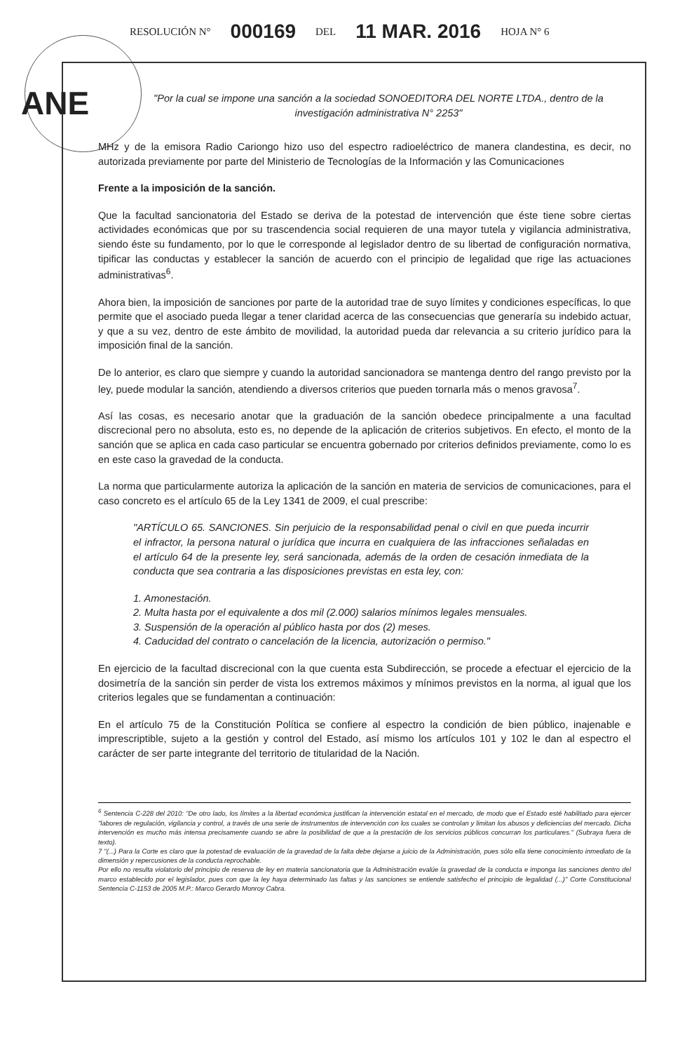RESOLUCIÓN N° 000169 DEL 11 MAR. 2016 HOJA N° 6
ANE
"Por la cual se impone una sanción a la sociedad SONOEDITORA DEL NORTE LTDA., dentro de la investigación administrativa N° 2253"
MHz y de la emisora Radio Cariongo hizo uso del espectro radioeléctrico de manera clandestina, es decir, no autorizada previamente por parte del Ministerio de Tecnologías de la Información y las Comunicaciones
Frente a la imposición de la sanción.
Que la facultad sancionatoria del Estado se deriva de la potestad de intervención que éste tiene sobre ciertas actividades económicas que por su trascendencia social requieren de una mayor tutela y vigilancia administrativa, siendo éste su fundamento, por lo que le corresponde al legislador dentro de su libertad de configuración normativa, tipificar las conductas y establecer la sanción de acuerdo con el principio de legalidad que rige las actuaciones administrativas<sup>6</sup>.
Ahora bien, la imposición de sanciones por parte de la autoridad trae de suyo límites y condiciones específicas, lo que permite que el asociado pueda llegar a tener claridad acerca de las consecuencias que generaría su indebido actuar, y que a su vez, dentro de este ámbito de movilidad, la autoridad pueda dar relevancia a su criterio jurídico para la imposición final de la sanción.
De lo anterior, es claro que siempre y cuando la autoridad sancionadora se mantenga dentro del rango previsto por la ley, puede modular la sanción, atendiendo a diversos criterios que pueden tornarla más o menos gravosa<sup>7</sup>.
Así las cosas, es necesario anotar que la graduación de la sanción obedece principalmente a una facultad discrecional pero no absoluta, esto es, no depende de la aplicación de criterios subjetivos. En efecto, el monto de la sanción que se aplica en cada caso particular se encuentra gobernado por criterios definidos previamente, como lo es en este caso la gravedad de la conducta.
La norma que particularmente autoriza la aplicación de la sanción en materia de servicios de comunicaciones, para el caso concreto es el artículo 65 de la Ley 1341 de 2009, el cual prescribe:
"ARTÍCULO 65. SANCIONES. Sin perjuicio de la responsabilidad penal o civil en que pueda incurrir el infractor, la persona natural o jurídica que incurra en cualquiera de las infracciones señaladas en el artículo 64 de la presente ley, será sancionada, además de la orden de cesación inmediata de la conducta que sea contraria a las disposiciones previstas en esta ley, con:
1. Amonestación.
2. Multa hasta por el equivalente a dos mil (2.000) salarios mínimos legales mensuales.
3. Suspensión de la operación al público hasta por dos (2) meses.
4. Caducidad del contrato o cancelación de la licencia, autorización o permiso."
En ejercicio de la facultad discrecional con la que cuenta esta Subdirección, se procede a efectuar el ejercicio de la dosimetría de la sanción sin perder de vista los extremos máximos y mínimos previstos en la norma, al igual que los criterios legales que se fundamentan a continuación:
En el artículo 75 de la Constitución Política se confiere al espectro la condición de bien público, inajenable e imprescriptible, sujeto a la gestión y control del Estado, así mismo los artículos 101 y 102 le dan al espectro el carácter de ser parte integrante del territorio de titularidad de la Nación.
<sup>6</sup> Sentencia C-228 del 2010: "De otro lado, los límites a la libertad económica justifican la intervención estatal en el mercado, de modo que el Estado esté habilitado para ejercer "labores de regulación, vigilancia y control, a través de una serie de instrumentos de intervención con los cuales se controlan y limitan los abusos y deficiencias del mercado. Dicha intervención es mucho más intensa precisamente cuando se abre la posibilidad de que a la prestación de los servicios públicos concurran los particulares." (Subraya fuera de texto).
7 "(...) Para la Corte es claro que la potestad de evaluación de la gravedad de la falta debe dejarse a juicio de la Administración, pues sólo ella tiene conocimiento inmediato de la dimensión y repercusiones de la conducta reprochable.
Por ello no resulta violatorio del principio de reserva de ley en materia sancionatoria que la Administración evalúe la gravedad de la conducta e imponga las sanciones dentro del marco establecido por el legislador, pues con que la ley haya determinado las faltas y las sanciones se entiende satisfecho el principio de legalidad (...)" Corte Constitucional Sentencia C-1153 de 2005 M.P.: Marco Gerardo Monroy Cabra.